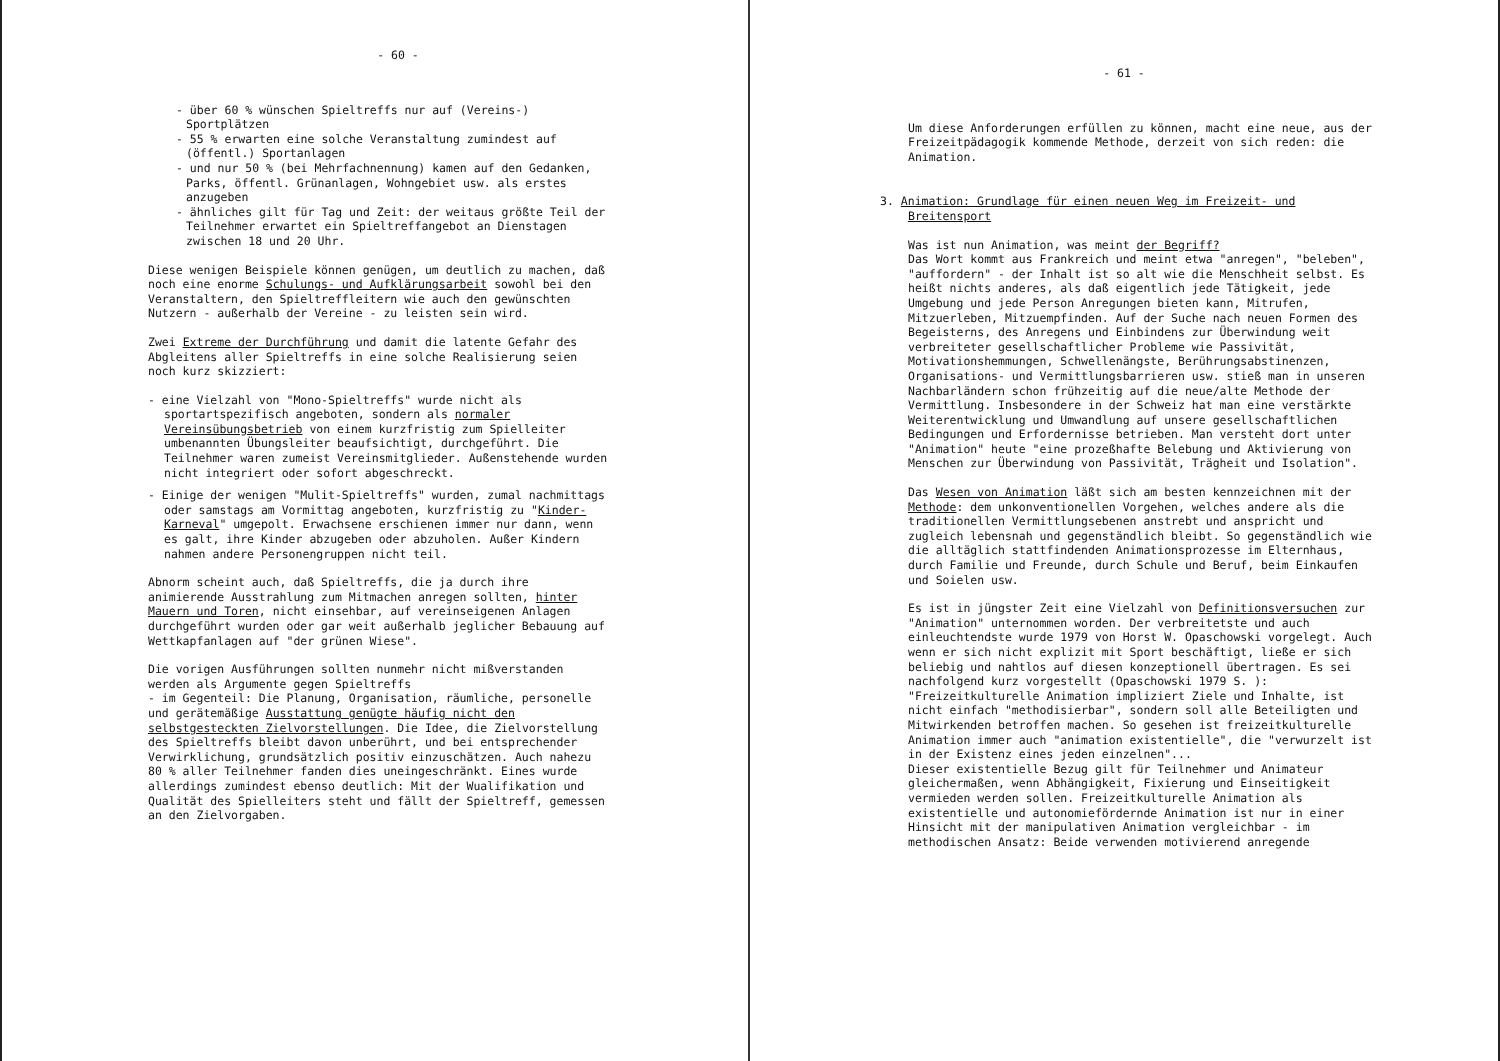- 60 -
- über 60 % wünschen Spieltreffs nur auf (Vereins-) Sportplätzen
- 55 % erwarten eine solche Veranstaltung zumindest auf (öffentl.) Sportanlagen
- und nur 50 % (bei Mehrfachnennung) kamen auf den Gedanken, Parks, öffentl. Grünanlagen, Wohngebiet usw. als erstes anzugeben
- ähnliches gilt für Tag und Zeit: der weitaus größte Teil der Teilnehmer erwartet ein Spieltreffangebot an Dienstagen zwischen 18 und 20 Uhr.
Diese wenigen Beispiele können genügen, um deutlich zu machen, daß noch eine enorme Schulungs- und Aufklärungsarbeit sowohl bei den Veranstaltern, den Spieltreffleitern wie auch den gewünschten Nutzern - außerhalb der Vereine - zu leisten sein wird.
Zwei Extreme der Durchführung und damit die latente Gefahr des Abgleitens aller Spieltreffs in eine solche Realisierung seien noch kurz skizziert:
- eine Vielzahl von "Mono-Spieltreffs" wurde nicht als sportartspezifisch angeboten, sondern als normaler Vereinsübungsbetrieb von einem kurzfristig zum Spielleiter umbenannten Übungsleiter beaufsichtigt, durchgeführt. Die Teilnehmer waren zumeist Vereinsmitglieder. Außenstehende wurden nicht integriert oder sofort abgeschreckt.
- Einige der wenigen "Mulit-Spieltreffs" wurden, zumal nachmittags oder samstags am Vormittag angeboten, kurzfristig zu "Kinder-Karneval" umgepolt. Erwachsene erschienen immer nur dann, wenn es galt, ihre Kinder abzugeben oder abzuholen. Außer Kindern nahmen andere Personengruppen nicht teil.
Abnorm scheint auch, daß Spieltreffs, die ja durch ihre animierende Ausstrahlung zum Mitmachen anregen sollten, hinter Mauern und Toren, nicht einsehbar, auf vereinseigenen Anlagen durchgeführt wurden oder gar weit außerhalb jeglicher Bebauung auf Wettkapfanlagen auf "der grünen Wiese".
Die vorigen Ausführungen sollten nunmehr nicht mißverstanden werden als Argumente gegen Spieltreffs
- im Gegenteil: Die Planung, Organisation, räumliche, personelle und gerätemäßige Ausstattung genügte häufig nicht den selbstgesteckten Zielvorstellungen. Die Idee, die Zielvorstellung des Spieltreffs bleibt davon unberührt, und bei entsprechender Verwirklichung, grundsätzlich positiv einzuschätzen. Auch nahezu 80 % aller Teilnehmer fanden dies uneingeschränkt. Eines wurde allerdings zumindest ebenso deutlich: Mit der Wualifikation und Qualität des Spielleiters steht und fällt der Spieltreff, gemessen an den Zielvorgaben.
- 61 -
Um diese Anforderungen erfüllen zu können, macht eine neue, aus der Freizeitpädagogik kommende Methode, derzeit von sich reden: die Animation.
3. Animation: Grundlage für einen neuen Weg im Freizeit- und Breitensport
Was ist nun Animation, was meint der Begriff?
Das Wort kommt aus Frankreich und meint etwa "anregen", "beleben", "auffordern" - der Inhalt ist so alt wie die Menschheit selbst. Es heißt nichts anderes, als daß eigentlich jede Tätigkeit, jede Umgebung und jede Person Anregungen bieten kann, Mitrufen, Mitzuerleben, Mitzuempfinden. Auf der Suche nach neuen Formen des Begeisterns, des Anregens und Einbindens zur Überwindung weit verbreiteter gesellschaftlicher Probleme wie Passivität, Motivationshemmungen, Schwellenängste, Berührungsabstinenzen, Organisations- und Vermittlungsbarrieren usw. stieß man in unseren Nachbarländern schon frühzeitig auf die neue/alte Methode der Vermittlung. Insbesondere in der Schweiz hat man eine verstärkte Weiterentwicklung und Umwandlung auf unsere gesellschaftlichen Bedingungen und Erfordernisse betrieben. Man versteht dort unter "Animation" heute "eine prozeßhafte Belebung und Aktivierung von Menschen zur Überwindung von Passivität, Trägheit und Isolation".
Das Wesen von Animation läßt sich am besten kennzeichnen mit der Methode: dem unkonventionellen Vorgehen, welches andere als die traditionellen Vermittlungsebenen anstrebt und anspricht und zugleich lebensnah und gegenständlich bleibt. So gegenständlich wie die alltäglich stattfindenden Animationsprozesse im Elternhaus, durch Familie und Freunde, durch Schule und Beruf, beim Einkaufen und Soielen usw.
Es ist in jüngster Zeit eine Vielzahl von Definitionsversuchen zur "Animation" unternommen worden. Der verbreitetste und auch einleuchtendste wurde 1979 von Horst W. Opaschowski vorgelegt. Auch wenn er sich nicht explizit mit Sport beschäftigt, ließe er sich beliebig und nahtlos auf diesen konzeptionell übertragen. Es sei nachfolgend kurz vorgestellt (Opaschowski 1979 S. ): "Freizeitkulturelle Animation impliziert Ziele und Inhalte, ist nicht einfach "methodisierbar", sondern soll alle Beteiligten und Mitwirkenden betroffen machen. So gesehen ist freizeitkulturelle Animation immer auch "animation existentielle", die "verwurzelt ist in der Existenz eines jeden einzelnen"...
Dieser existentielle Bezug gilt für Teilnehmer und Animateur gleichermaßen, wenn Abhängigkeit, Fixierung und Einseitigkeit vermieden werden sollen. Freizeitkulturelle Animation als existentielle und autonomiefördernde Animation ist nur in einer Hinsicht mit der manipulativen Animation vergleichbar - im methodischen Ansatz: Beide verwenden motivierend anregende